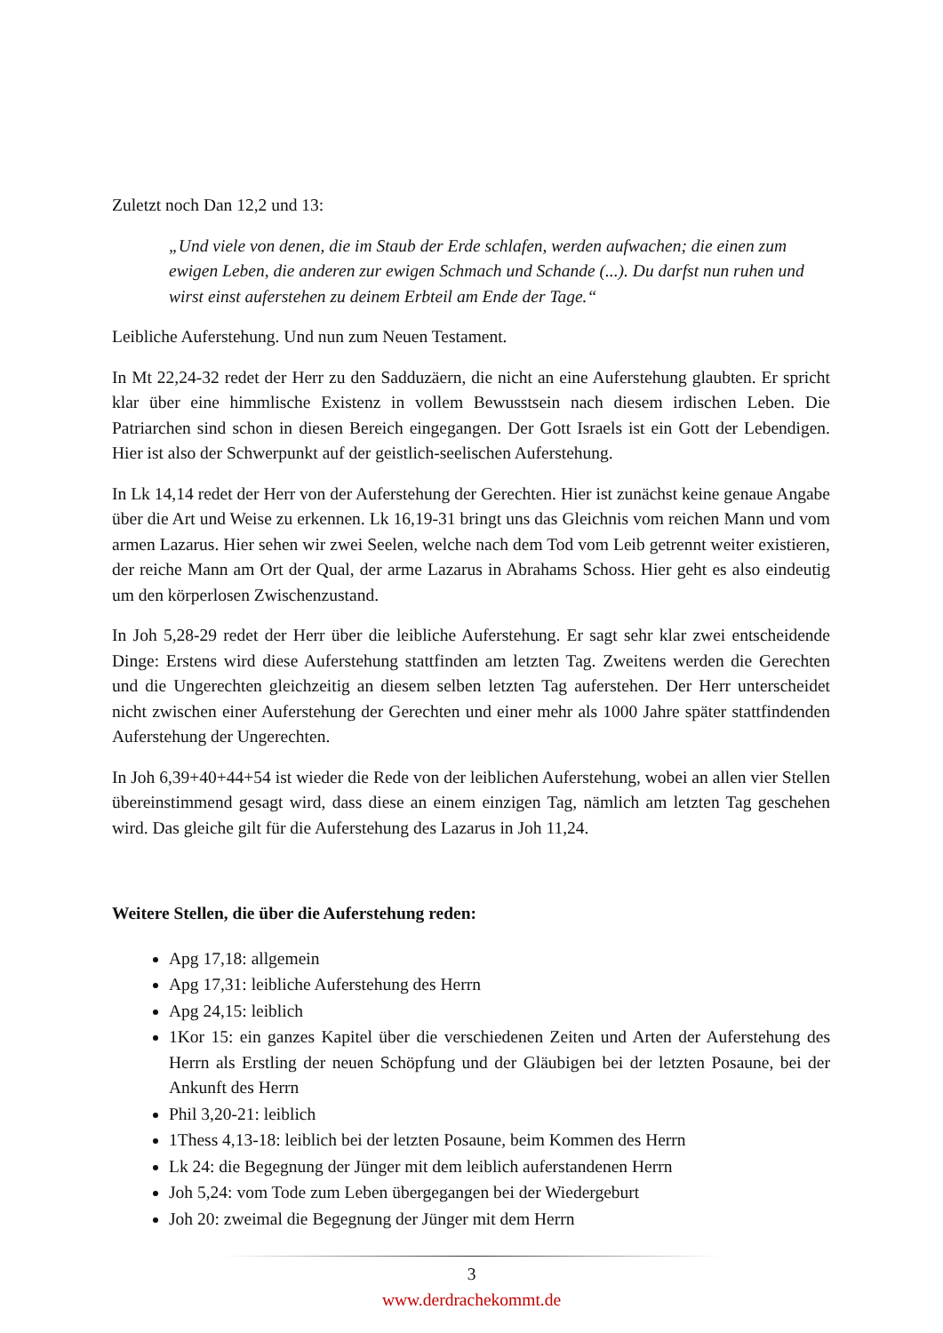Zuletzt noch Dan 12,2 und 13:
„Und viele von denen, die im Staub der Erde schlafen, werden aufwachen; die einen zum ewigen Leben, die anderen zur ewigen Schmach und Schande (...). Du darfst nun ruhen und wirst einst auferstehen zu deinem Erbteil am Ende der Tage.“
Leibliche Auferstehung. Und nun zum Neuen Testament.
In Mt 22,24-32 redet der Herr zu den Sadduzäern, die nicht an eine Auferstehung glaubten. Er spricht klar über eine himmlische Existenz in vollem Bewusstsein nach diesem irdischen Leben. Die Patriarchen sind schon in diesen Bereich eingegangen. Der Gott Israels ist ein Gott der Lebendigen. Hier ist also der Schwerpunkt auf der geistlich-seelischen Auferstehung.
In Lk 14,14 redet der Herr von der Auferstehung der Gerechten. Hier ist zunächst keine genaue Angabe über die Art und Weise zu erkennen. Lk 16,19-31 bringt uns das Gleichnis vom reichen Mann und vom armen Lazarus. Hier sehen wir zwei Seelen, welche nach dem Tod vom Leib getrennt weiter existieren, der reiche Mann am Ort der Qual, der arme Lazarus in Abrahams Schoss. Hier geht es also eindeutig um den körperlosen Zwischenzustand.
In Joh 5,28-29 redet der Herr über die leibliche Auferstehung. Er sagt sehr klar zwei entscheidende Dinge: Erstens wird diese Auferstehung stattfinden am letzten Tag. Zweitens werden die Gerechten und die Ungerechten gleichzeitig an diesem selben letzten Tag auferstehen. Der Herr unterscheidet nicht zwischen einer Auferstehung der Gerechten und einer mehr als 1000 Jahre später stattfindenden Auferstehung der Ungerechten.
In Joh 6,39+40+44+54 ist wieder die Rede von der leiblichen Auferstehung, wobei an allen vier Stellen übereinstimmend gesagt wird, dass diese an einem einzigen Tag, nämlich am letzten Tag geschehen wird. Das gleiche gilt für die Auferstehung des Lazarus in Joh 11,24.
Weitere Stellen, die über die Auferstehung reden:
Apg 17,18: allgemein
Apg 17,31: leibliche Auferstehung des Herrn
Apg 24,15: leiblich
1Kor 15: ein ganzes Kapitel über die verschiedenen Zeiten und Arten der Auferstehung des Herrn als Erstling der neuen Schöpfung und der Gläubigen bei der letzten Posaune, bei der Ankunft des Herrn
Phil 3,20-21: leiblich
1Thess 4,13-18: leiblich bei der letzten Posaune, beim Kommen des Herrn
Lk 24: die Begegnung der Jünger mit dem leiblich auferstandenen Herrn
Joh 5,24: vom Tode zum Leben übergegangen bei der Wiedergeburt
Joh 20: zweimal die Begegnung der Jünger mit dem Herrn
3
www.derdrachekommt.de